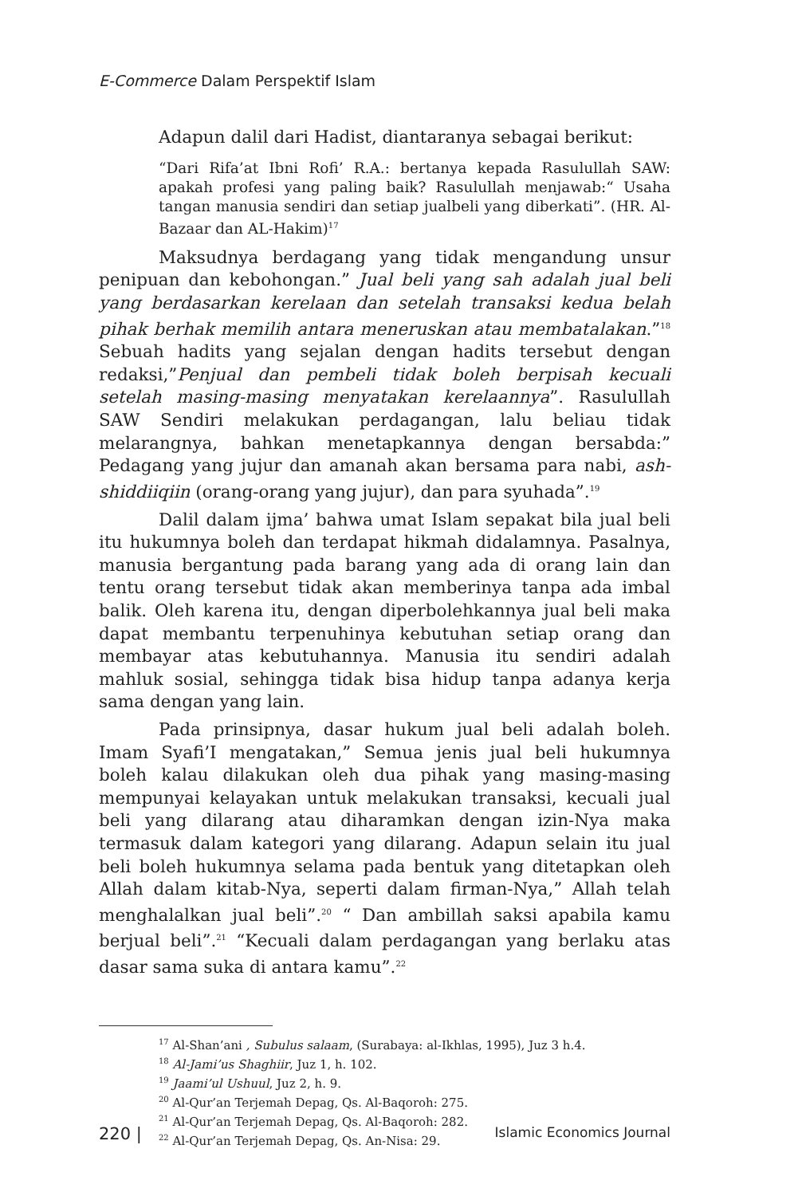E-Commerce Dalam Perspektif Islam
Adapun dalil dari Hadist, diantaranya sebagai berikut:
“Dari Rifa’at Ibni Rofi’ R.A.: bertanya kepada Rasulullah SAW: apakah profesi yang paling baik? Rasulullah menjawab:“ Usaha tangan manusia sendiri dan setiap jualbeli yang diberkati”. (HR. Al-Bazaar dan AL-Hakim)<sup>17</sup>
Maksudnya berdagang yang tidak mengandung unsur penipuan dan kebohongan.” Jual beli yang sah adalah jual beli yang berdasarkan kerelaan dan setelah transaksi kedua belah pihak berhak memilih antara meneruskan atau membatalakan.”<sup>18</sup> Sebuah hadits yang sejalan dengan hadits tersebut dengan redaksi,”Penjual dan pembeli tidak boleh berpisah kecuali setelah masing-masing menyatakan kerelaannya”. Rasulullah SAW Sendiri melakukan perdagangan, lalu beliau tidak melarangnya, bahkan menetapkannya dengan bersabda:” Pedagang yang jujur dan amanah akan bersama para nabi, ash-shiddiiqiin (orang-orang yang jujur), dan para syuhada”.<sup>19</sup>
Dalil dalam ijma’ bahwa umat Islam sepakat bila jual beli itu hukumnya boleh dan terdapat hikmah didalamnya. Pasalnya, manusia bergantung pada barang yang ada di orang lain dan tentu orang tersebut tidak akan memberinya tanpa ada imbal balik. Oleh karena itu, dengan diperbolehkannya jual beli maka dapat membantu terpenuhinya kebutuhan setiap orang dan membayar atas kebutuhannya. Manusia itu sendiri adalah mahluk sosial, sehingga tidak bisa hidup tanpa adanya kerja sama dengan yang lain.
Pada prinsipnya, dasar hukum jual beli adalah boleh. Imam Syafi’I mengatakan,” Semua jenis jual beli hukumnya boleh kalau dilakukan oleh dua pihak yang masing-masing mempunyai kelayakan untuk melakukan transaksi, kecuali jual beli yang dilarang atau diharamkan dengan izin-Nya maka termasuk dalam kategori yang dilarang. Adapun selain itu jual beli boleh hukumnya selama pada bentuk yang ditetapkan oleh Allah dalam kitab-Nya, seperti dalam firman-Nya,” Allah telah menghalalkan jual beli”.<sup>20</sup> “ Dan ambillah saksi apabila kamu berjual beli”.<sup>21</sup> “Kecuali dalam perdagangan yang berlaku atas dasar sama suka di antara kamu”.<sup>22</sup>
<sup>17</sup> Al-Shan’ani , Subulus salaam, (Surabaya: al-Ikhlas, 1995), Juz 3 h.4.
<sup>18</sup> Al-Jami’us Shaghiir, Juz 1, h. 102.
<sup>19</sup> Jaami’ul Ushuul, Juz 2, h. 9.
<sup>20</sup> Al-Qur’an Terjemah Depag, Qs. Al-Baqoroh: 275.
<sup>21</sup> Al-Qur’an Terjemah Depag, Qs. Al-Baqoroh: 282.
<sup>22</sup> Al-Qur’an Terjemah Depag, Qs. An-Nisa: 29.
220 | Islamic Economics Journal